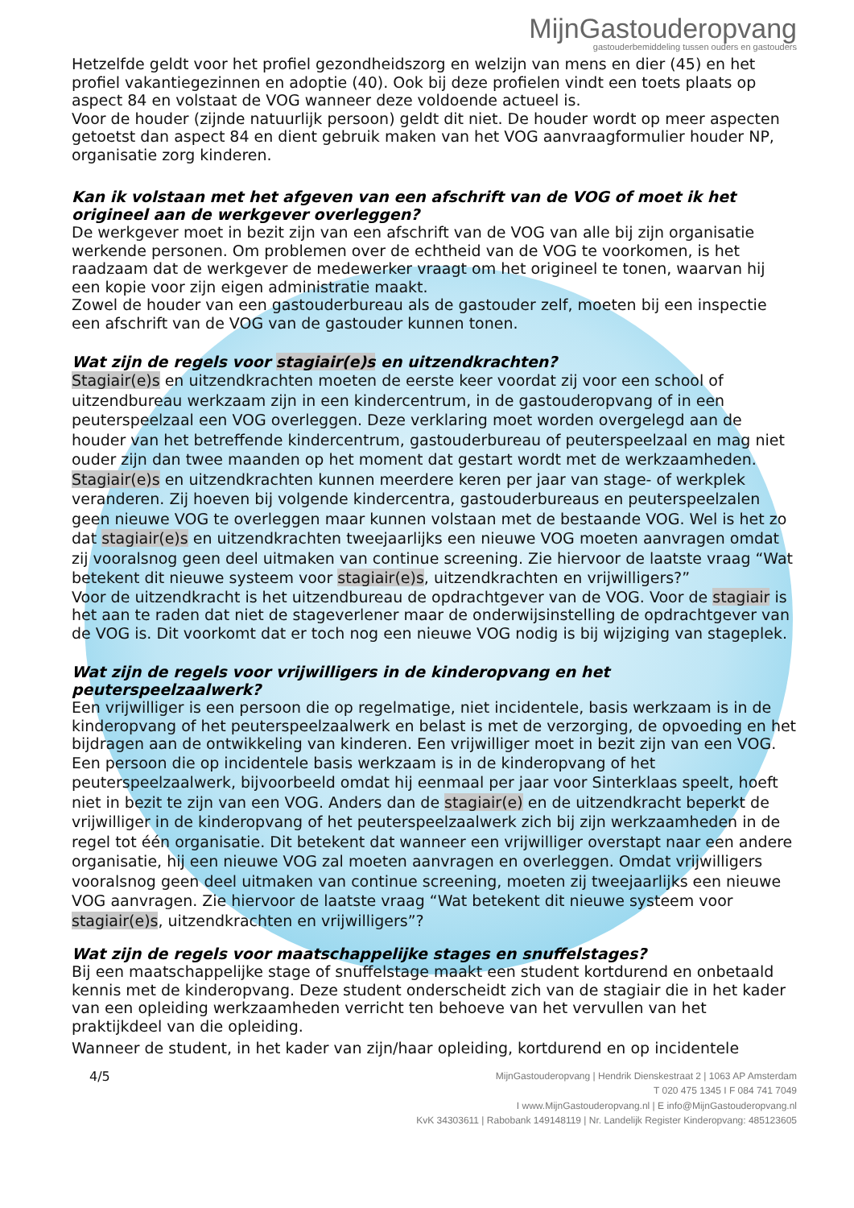MijnGastouderopvang
gastouderbemiddeling tussen ouders en gastouders
Hetzelfde geldt voor het profiel gezondheidszorg en welzijn van mens en dier (45) en het profiel vakantiegezinnen en adoptie (40). Ook bij deze profielen vindt een toets plaats op aspect 84 en volstaat de VOG wanneer deze voldoende actueel is.
Voor de houder (zijnde natuurlijk persoon) geldt dit niet. De houder wordt op meer aspecten getoetst dan aspect 84 en dient gebruik maken van het VOG aanvraagformulier houder NP, organisatie zorg kinderen.
Kan ik volstaan met het afgeven van een afschrift van de VOG of moet ik het origineel aan de werkgever overleggen?
De werkgever moet in bezit zijn van een afschrift van de VOG van alle bij zijn organisatie werkende personen. Om problemen over de echtheid van de VOG te voorkomen, is het raadzaam dat de werkgever de medewerker vraagt om het origineel te tonen, waarvan hij een kopie voor zijn eigen administratie maakt.
Zowel de houder van een gastouderbureau als de gastouder zelf, moeten bij een inspectie een afschrift van de VOG van de gastouder kunnen tonen.
Wat zijn de regels voor stagiair(e)s en uitzendkrachten?
Stagiair(e)s en uitzendkrachten moeten de eerste keer voordat zij voor een school of uitzendbureau werkzaam zijn in een kindercentrum, in de gastouderopvang of in een peuterspeelzaal een VOG overleggen. Deze verklaring moet worden overgelegd aan de houder van het betreffende kindercentrum, gastouderbureau of peuterspeelzaal en mag niet ouder zijn dan twee maanden op het moment dat gestart wordt met de werkzaamheden. Stagiair(e)s en uitzendkrachten kunnen meerdere keren per jaar van stage- of werkplek veranderen. Zij hoeven bij volgende kindercentra, gastouderbureaus en peuterspeelzalen geen nieuwe VOG te overleggen maar kunnen volstaan met de bestaande VOG. Wel is het zo dat stagiair(e)s en uitzendkrachten tweejaarlijks een nieuwe VOG moeten aanvragen omdat zij vooralsnog geen deel uitmaken van continue screening. Zie hiervoor de laatste vraag “Wat betekent dit nieuwe systeem voor stagiair(e)s, uitzendkrachten en vrijwilligers?”
Voor de uitzendkracht is het uitzendbureau de opdrachtgever van de VOG. Voor de stagiair is het aan te raden dat niet de stageverlener maar de onderwijsinstelling de opdrachtgever van de VOG is. Dit voorkomt dat er toch nog een nieuwe VOG nodig is bij wijziging van stageplek.
Wat zijn de regels voor vrijwilligers in de kinderopvang en het peuterspeelzaalwerk?
Een vrijwilliger is een persoon die op regelmatige, niet incidentele, basis werkzaam is in de kinderopvang of het peuterspeelzaalwerk en belast is met de verzorging, de opvoeding en het bijdragen aan de ontwikkeling van kinderen. Een vrijwilliger moet in bezit zijn van een VOG.
Een persoon die op incidentele basis werkzaam is in de kinderopvang of het peuterspeelzaalwerk, bijvoorbeeld omdat hij eenmaal per jaar voor Sinterklaas speelt, hoeft niet in bezit te zijn van een VOG. Anders dan de stagiair(e) en de uitzendkracht beperkt de vrijwilliger in de kinderopvang of het peuterspeelzaalwerk zich bij zijn werkzaamheden in de regel tot één organisatie. Dit betekent dat wanneer een vrijwilliger overstapt naar een andere organisatie, hij een nieuwe VOG zal moeten aanvragen en overleggen. Omdat vrijwilligers vooralsnog geen deel uitmaken van continue screening, moeten zij tweejaarlijks een nieuwe VOG aanvragen. Zie hiervoor de laatste vraag “Wat betekent dit nieuwe systeem voor stagiair(e)s, uitzendkrachten en vrijwilligers”?
Wat zijn de regels voor maatschappelijke stages en snuffelstages?
Bij een maatschappelijke stage of snuffelstage maakt een student kortdurend en onbetaald kennis met de kinderopvang. Deze student onderscheidt zich van de stagiair die in het kader van een opleiding werkzaamheden verricht ten behoeve van het vervullen van het praktijkdeel van die opleiding.
Wanneer de student, in het kader van zijn/haar opleiding, kortdurend en op incidentele
4/5
MijnGastouderopvang | Hendrik Dienskestraat 2 | 1063 AP Amsterdam
T 020 475 1345 I F 084 741 7049
I www.MijnGastouderopvang.nl | E info@MijnGastouderopvang.nl
KvK 34303611 | Rabobank 149148119 | Nr. Landelijk Register Kinderopvang: 485123605